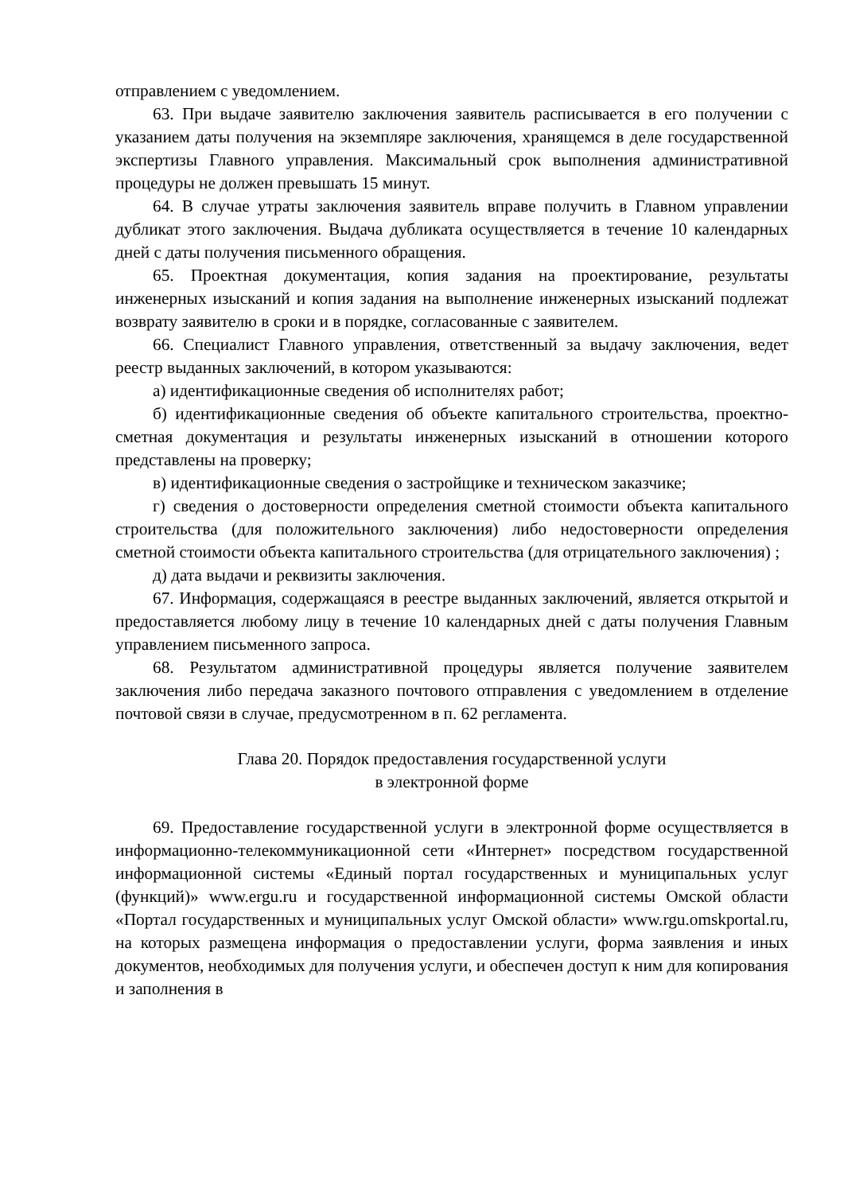отправлением с уведомлением.
63. При выдаче заявителю заключения заявитель расписывается в его получении с указанием даты получения на экземпляре заключения, хранящемся в деле государственной экспертизы Главного управления. Максимальный срок выполнения административной процедуры не должен превышать 15 минут.
64. В случае утраты заключения заявитель вправе получить в Главном управлении дубликат этого заключения. Выдача дубликата осуществляется в течение 10 календарных дней с даты получения письменного обращения.
65. Проектная документация, копия задания на проектирование, результаты инженерных изысканий и копия задания на выполнение инженерных изысканий подлежат возврату заявителю в сроки и в порядке, согласованные с заявителем.
66. Специалист Главного управления, ответственный за выдачу заключения, ведет реестр выданных заключений, в котором указываются:
а) идентификационные сведения об исполнителях работ;
б) идентификационные сведения об объекте капитального строительства, проектно-сметная документация и результаты инженерных изысканий в отношении которого представлены на проверку;
в) идентификационные сведения о застройщике и техническом заказчике;
г) сведения о достоверности определения сметной стоимости объекта капитального строительства (для положительного заключения) либо недостоверности определения сметной стоимости объекта капитального строительства (для отрицательного заключения) ;
д) дата выдачи и реквизиты заключения.
67. Информация, содержащаяся в реестре выданных заключений, является открытой и предоставляется любому лицу в течение 10 календарных дней с даты получения Главным управлением письменного запроса.
68. Результатом административной процедуры является получение заявителем заключения либо передача заказного почтового отправления с уведомлением в отделение почтовой связи в случае, предусмотренном в п. 62 регламента.
Глава 20. Порядок предоставления государственной услуги
в электронной форме
69. Предоставление государственной услуги в электронной форме осуществляется в информационно-телекоммуникационной сети «Интернет» посредством государственной информационной системы «Единый портал государственных и муниципальных услуг (функций)» www.ergu.ru и государственной информационной системы Омской области «Портал государственных и муниципальных услуг Омской области» www.rgu.omskportal.ru, на которых размещена информация о предоставлении услуги, форма заявления и иных документов, необходимых для получения услуги, и обеспечен доступ к ним для копирования и заполнения в